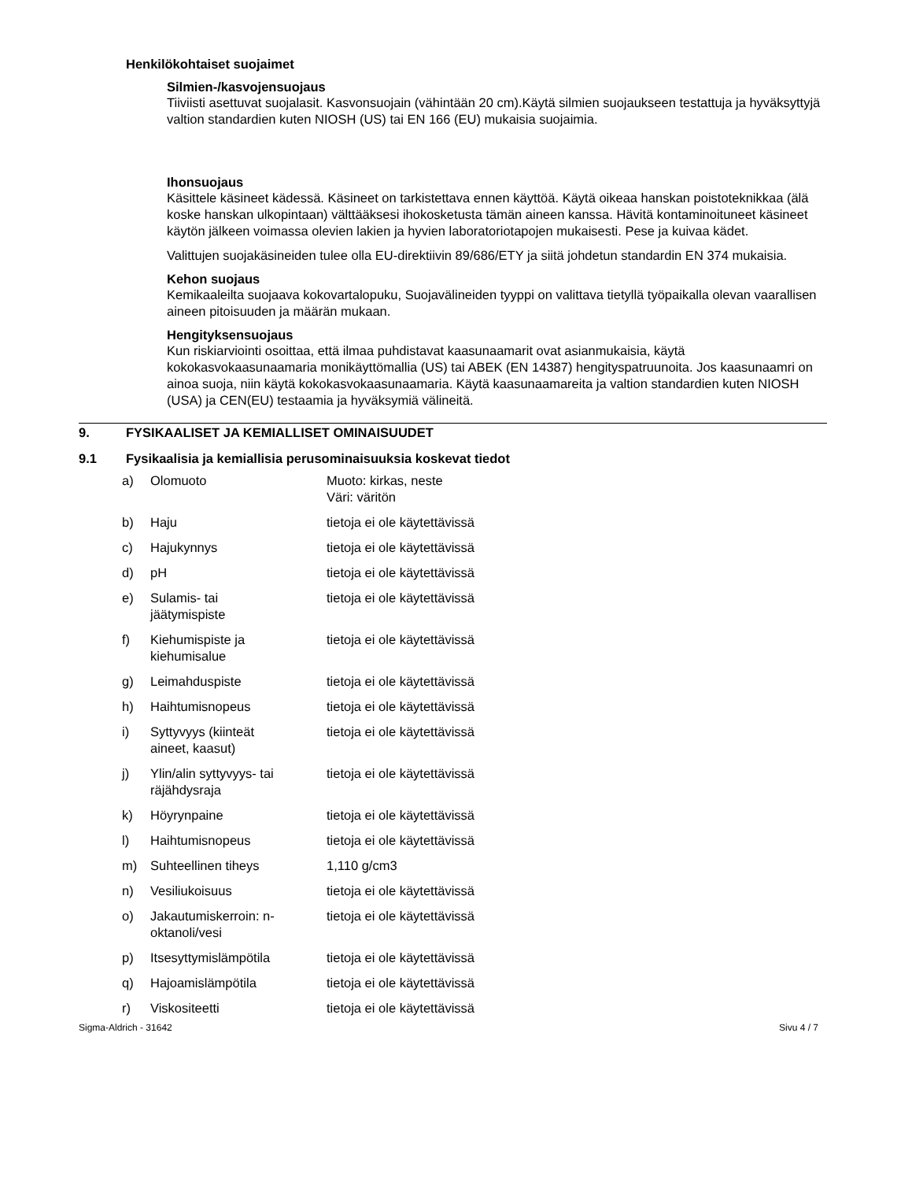Henkilökohtaiset suojaimet
Silmien-/kasvojensuojaus
Tiiviisti asettuvat suojalasit. Kasvonsuojain (vähintään 20 cm).Käytä silmien suojaukseen testattuja ja hyväksyttyjä valtion standardien kuten NIOSH (US) tai EN 166 (EU) mukaisia suojaimia.
Ihonsuojaus
Käsittele käsineet kädessä. Käsineet on tarkistettava ennen käyttöä. Käytä oikeaa hanskan poistoteknikkaa (älä koske hanskan ulkopintaan) välttääksesi ihokosketusta tämän aineen kanssa. Hävitä kontaminoituneet käsineet käytön jälkeen voimassa olevien lakien ja hyvien laboratoriotapojen mukaisesti. Pese ja kuivaa kädet.
Valittujen suojakäsineiden tulee olla EU-direktiivin 89/686/ETY ja siitä johdetun standardin EN 374 mukaisia.
Kehon suojaus
Kemikaaleilta suojaava kokovartalopuku, Suojavälineiden tyyppi on valittava tietyllä työpaikalla olevan vaarallisen aineen pitoisuuden ja määrän mukaan.
Hengityksensuojaus
Kun riskiarviointi osoittaa, että ilmaa puhdistavat kaasunaamarit ovat asianmukaisia, käytä kokokasvokaasunaamaria monikäyttömallia (US) tai ABEK (EN 14387) hengityspatruunoita. Jos kaasunaamri on ainoa suoja, niin käytä kokokasvokaasunaamaria. Käytä kaasunaamareita ja valtion standardien kuten NIOSH (USA) ja CEN(EU) testaamia ja hyväksymiä välineitä.
9. FYSIKAALISET JA KEMIALLISET OMINAISUUDET
9.1 Fysikaalisia ja kemiallisia perusominaisuuksia koskevat tiedot
| a) | Olomuoto | Muoto: kirkas, neste Väri: väritön |
| b) | Haju | tietoja ei ole käytettävissä |
| c) | Hajukynnys | tietoja ei ole käytettävissä |
| d) | pH | tietoja ei ole käytettävissä |
| e) | Sulamis- tai jäätymispiste | tietoja ei ole käytettävissä |
| f) | Kiehumispiste ja kiehumisalue | tietoja ei ole käytettävissä |
| g) | Leimahduspiste | tietoja ei ole käytettävissä |
| h) | Haihtumisnopeus | tietoja ei ole käytettävissä |
| i) | Syttyvyys (kiinteät aineet, kaasut) | tietoja ei ole käytettävissä |
| j) | Ylin/alin syttyvyys- tai räjähdysraja | tietoja ei ole käytettävissä |
| k) | Höyrynpaine | tietoja ei ole käytettävissä |
| l) | Haihtumisnopeus | tietoja ei ole käytettävissä |
| m) | Suhteellinen tiheys | 1,110 g/cm3 |
| n) | Vesiliukoisuus | tietoja ei ole käytettävissä |
| o) | Jakautumiskerroin: n- oktanoli/vesi | tietoja ei ole käytettävissä |
| p) | Itsesyttymislämpötila | tietoja ei ole käytettävissä |
| q) | Hajoamislämpötila | tietoja ei ole käytettävissä |
| r) | Viskositeetti | tietoja ei ole käytettävissä |
Sigma-Aldrich - 31642 Sivu 4 / 7